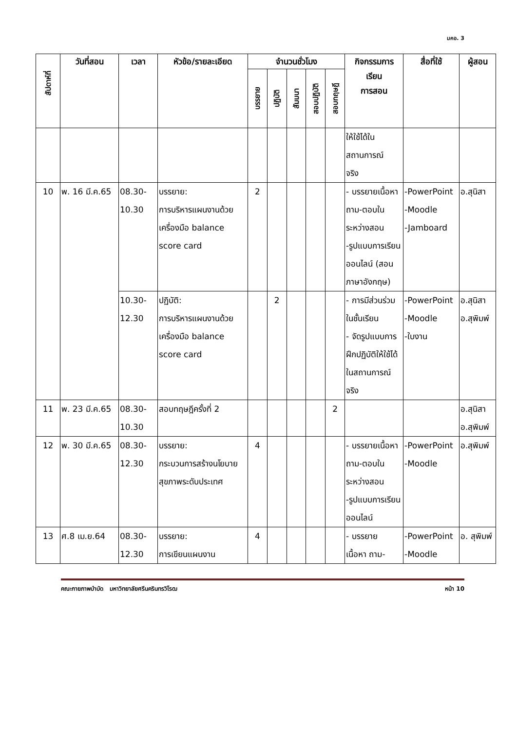มคอ. 3
| สัปดาห์ที่ | วันที่สอน | เวลา | หัวข้อ/รายละเอียด | จำนวนชั่วโมง | | | | | กิจกรรมการ เรียน การสอน | สื่อที่ใช้ | ผู้สอน |
| --- | --- | --- | --- | --- | --- | --- | --- | --- | --- | --- | --- |
| | | | | บรรยาย | ปฏิบัติ | สัมมนา | สอบปฏิบัติ | สอบทฤษฎี | | | |
| | | | | | | | | | ให้ใช้ได้ใน สถานการณ์ จริง | | |
| 10 | พ. 16 มี.ค.65 | 08.30- 10.30 | บรรยาย: การบริหารแผนงานด้วยเครื่องมือ balance score card | 2 | | | | | - บรรยายเนื้อหา ถาม-ตอบในระหว่างสอน -รูปแบบการเรียนออนไลน์ (สอนภาษาอังกฤษ) | -PowerPoint -Moodle -Jamboard | อ.สุนิสา |
| | | 10.30- 12.30 | ปฏิบัติ: การบริหารแผนงานด้วยเครื่องมือ balance score card | | 2 | | | | - การมีส่วนร่วมในชั้นเรียน - จัดรูปแบบการฝึกปฏิบัติให้ใช้ได้ในสถานการณ์จริง | -PowerPoint -Moodle -ใบงาน | อ.สุนิสา อ.สุพิมพ์ |
| 11 | พ. 23 มี.ค.65 | 08.30- 10.30 | สอบทฤษฎีครั้งที่ 2 | | | | | 2 | | | อ.สุนิสา อ.สุพิมพ์ |
| 12 | พ. 30 มี.ค.65 | 08.30- 12.30 | บรรยาย: กระบวนการสร้างนโยบายสุขภาพระดับประเทศ | 4 | | | | | - บรรยายเนื้อหา ถาม-ตอบในระหว่างสอน -รูปแบบการเรียนออนไลน์ | -PowerPoint -Moodle | อ.สุพิมพ์ |
| 13 | ศ.8 เม.ย.64 | 08.30- 12.30 | บรรยาย: การเขียนแผนงาน | 4 | | | | | - บรรยาย เนื้อหา ถาม- | -PowerPoint -Moodle | อ. สุพิมพ์ |
คณะกายภาพบำบัด มหาวิทยาลัยศรีนครินทรวิโรฒ หน้า 10